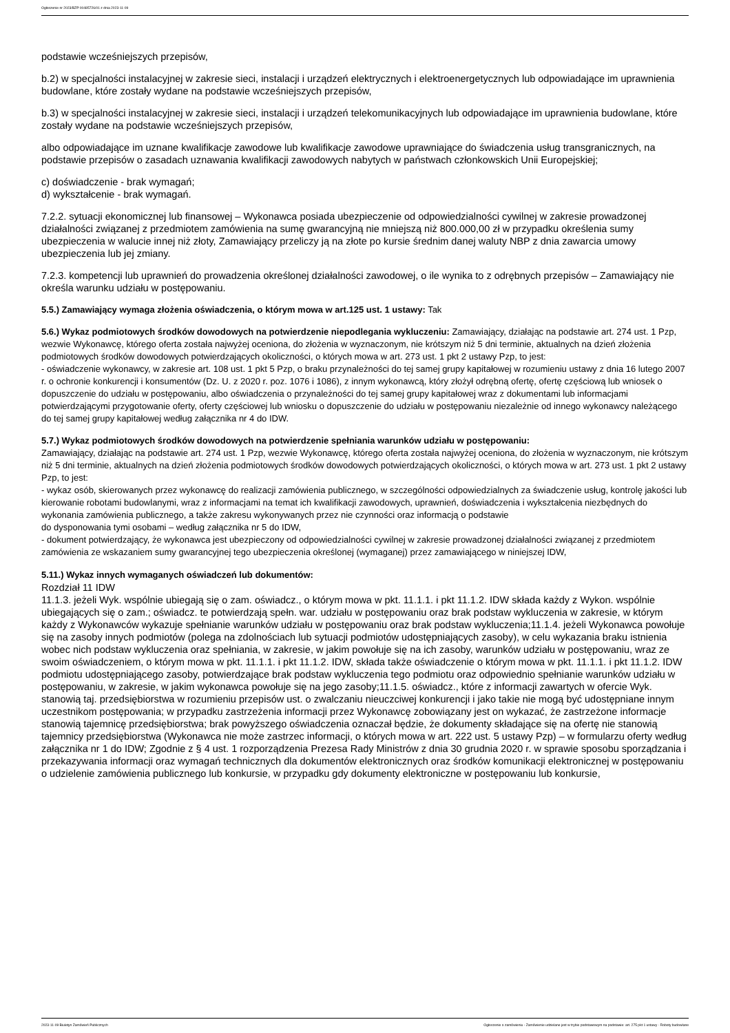Ogłoszenie nr 2023/BZP 00485726/01 z dnia 2023-11-09
podstawie wcześniejszych przepisów,
b.2) w specjalności instalacyjnej w zakresie sieci, instalacji i urządzeń elektrycznych i elektroenergetycznych lub odpowiadające im uprawnienia budowlane, które zostały wydane na podstawie wcześniejszych przepisów,
b.3) w specjalności instalacyjnej w zakresie sieci, instalacji i urządzeń telekomunikacyjnych lub odpowiadające im uprawnienia budowlane, które zostały wydane na podstawie wcześniejszych przepisów,
albo odpowiadające im uznane kwalifikacje zawodowe lub kwalifikacje zawodowe uprawniające do świadczenia usług transgranicznych, na podstawie przepisów o zasadach uznawania kwalifikacji zawodowych nabytych w państwach członkowskich Unii Europejskiej;
c) doświadczenie - brak wymagań;
d) wykształcenie - brak wymagań.
7.2.2. sytuacji ekonomicznej lub finansowej – Wykonawca posiada ubezpieczenie od odpowiedzialności cywilnej w zakresie prowadzonej działalności związanej z przedmiotem zamówienia na sumę gwarancyjną nie mniejszą niż 800.000,00 zł w przypadku określenia sumy ubezpieczenia w walucie innej niż złoty, Zamawiający przeliczy ją na złote po kursie średnim danej waluty NBP z dnia zawarcia umowy ubezpieczenia lub jej zmiany.
7.2.3. kompetencji lub uprawnień do prowadzenia określonej działalności zawodowej, o ile wynika to z odrębnych przepisów – Zamawiający nie określa warunku udziału w postępowaniu.
5.5.) Zamawiający wymaga złożenia oświadczenia, o którym mowa w art.125 ust. 1 ustawy: Tak
5.6.) Wykaz podmiotowych środków dowodowych na potwierdzenie niepodlegania wykluczeniu: Zamawiający, działając na podstawie art. 274 ust. 1 Pzp, wezwie Wykonawcę, którego oferta została najwyżej oceniona, do złożenia w wyznaczonym, nie krótszym niż 5 dni terminie, aktualnych na dzień złożenia podmiotowych środków dowodowych potwierdzających okoliczności, o których mowa w art. 273 ust. 1 pkt 2 ustawy Pzp, to jest:
- oświadczenie wykonawcy, w zakresie art. 108 ust. 1 pkt 5 Pzp, o braku przynależności do tej samej grupy kapitałowej w rozumieniu ustawy z dnia 16 lutego 2007 r. o ochronie konkurencji i konsumentów (Dz. U. z 2020 r. poz. 1076 i 1086), z innym wykonawcą, który złożył odrębną ofertę, ofertę częściową lub wniosek o dopuszczenie do udziału w postępowaniu, albo oświadczenia o przynależności do tej samej grupy kapitałowej wraz z dokumentami lub informacjami potwierdzającymi przygotowanie oferty, oferty częściowej lub wniosku o dopuszczenie do udziału w postępowaniu niezależnie od innego wykonawcy należącego do tej samej grupy kapitałowej według załącznika nr 4 do IDW.
5.7.) Wykaz podmiotowych środków dowodowych na potwierdzenie spełniania warunków udziału w postępowaniu:
Zamawiający, działając na podstawie art. 274 ust. 1 Pzp, wezwie Wykonawcę, którego oferta została najwyżej oceniona, do złożenia w wyznaczonym, nie krótszym niż 5 dni terminie, aktualnych na dzień złożenia podmiotowych środków dowodowych potwierdzających okoliczności, o których mowa w art. 273 ust. 1 pkt 2 ustawy Pzp, to jest:
- wykaz osób, skierowanych przez wykonawcę do realizacji zamówienia publicznego, w szczególności odpowiedzialnych za świadczenie usług, kontrolę jakości lub kierowanie robotami budowlanymi, wraz z informacjami na temat ich kwalifikacji zawodowych, uprawnień, doświadczenia i wykształcenia niezbędnych do wykonania zamówienia publicznego, a także zakresu wykonywanych przez nie czynności oraz informacją o podstawie
do dysponowania tymi osobami – według załącznika nr 5 do IDW,
- dokument potwierdzający, że wykonawca jest ubezpieczony od odpowiedzialności cywilnej w zakresie prowadzonej działalności związanej z przedmiotem zamówienia ze wskazaniem sumy gwarancyjnej tego ubezpieczenia określonej (wymaganej) przez zamawiającego w niniejszej IDW,
5.11.) Wykaz innych wymaganych oświadczeń lub dokumentów:
Rozdział 11 IDW
11.1.3. jeżeli Wyk. wspólnie ubiegają się o zam. oświadcz., o którym mowa w pkt. 11.1.1. i pkt 11.1.2. IDW składa każdy z Wykon. wspólnie ubiegających się o zam.; oświadcz. te potwierdzają spełn. war. udziału w postępowaniu oraz brak podstaw wykluczenia w zakresie, w którym każdy z Wykonawców wykazuje spełnianie warunków udziału w postępowaniu oraz brak podstaw wykluczenia;11.1.4. jeżeli Wykonawca powołuje się na zasoby innych podmiotów (polega na zdolnościach lub sytuacji podmiotów udostępniających zasoby), w celu wykazania braku istnienia wobec nich podstaw wykluczenia oraz spełniania, w zakresie, w jakim powołuje się na ich zasoby, warunków udziału w postępowaniu, wraz ze swoim oświadczeniem, o którym mowa w pkt. 11.1.1. i pkt 11.1.2. IDW, składa także oświadczenie o którym mowa w pkt. 11.1.1. i pkt 11.1.2. IDW podmiotu udostępniającego zasoby, potwierdzające brak podstaw wykluczenia tego podmiotu oraz odpowiednio spełnianie warunków udziału w postępowaniu, w zakresie, w jakim wykonawca powołuje się na jego zasoby;11.1.5. oświadcz., które z informacji zawartych w ofercie Wyk. stanowią taj. przedsiębiorstwa w rozumieniu przepisów ust. o zwalczaniu nieuczciwej konkurencji i jako takie nie mogą być udostępniane innym uczestnikom postępowania; w przypadku zastrzeżenia informacji przez Wykonawcę zobowiązany jest on wykazać, że zastrzeżone informacje stanowią tajemnicę przedsiębiorstwa; brak powyższego oświadczenia oznaczał będzie, że dokumenty składające się na ofertę nie stanowią tajemnicy przedsiębiorstwa (Wykonawca nie może zastrzec informacji, o których mowa w art. 222 ust. 5 ustawy Pzp) – w formularzu oferty według załącznika nr 1 do IDW; Zgodnie z § 4 ust. 1 rozporządzenia Prezesa Rady Ministrów z dnia 30 grudnia 2020 r. w sprawie sposobu sporządzania i przekazywania informacji oraz wymagań technicznych dla dokumentów elektronicznych oraz środków komunikacji elektronicznej w postępowaniu o udzielenie zamówienia publicznego lub konkursie, w przypadku gdy dokumenty elektroniczne w postępowaniu lub konkursie,
2023-11-09 Biuletyn Zamówień Publicznych Ogłoszenie o zamówieniu - Zamówienie udzielane jest w trybie podstawowym na podstawie: art. 275 pkt 1 ustawy - Roboty budowlane